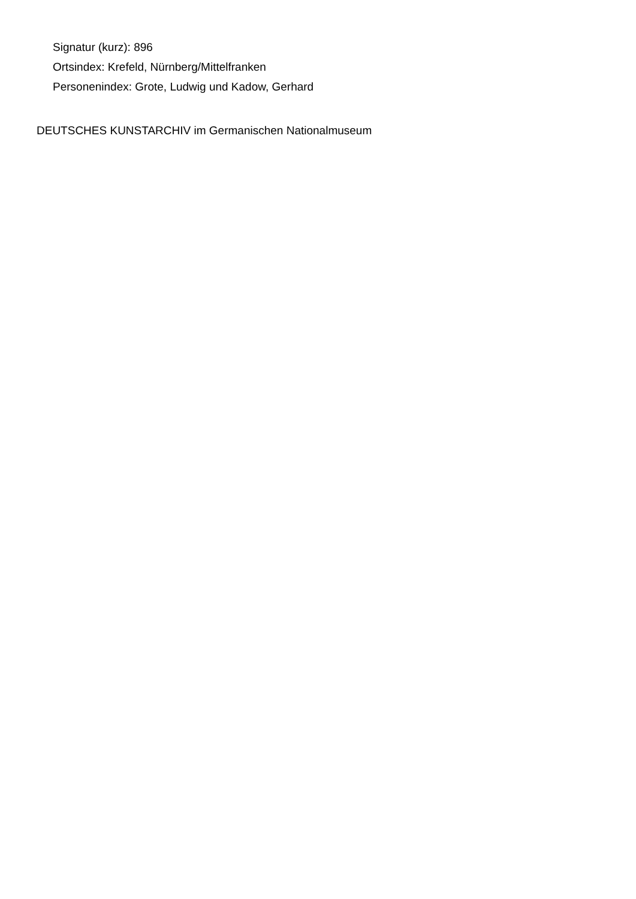Signatur (kurz): 896
Ortsindex: Krefeld, Nürnberg/Mittelfranken
Personenindex: Grote, Ludwig und Kadow, Gerhard
DEUTSCHES KUNSTARCHIV im Germanischen Nationalmuseum